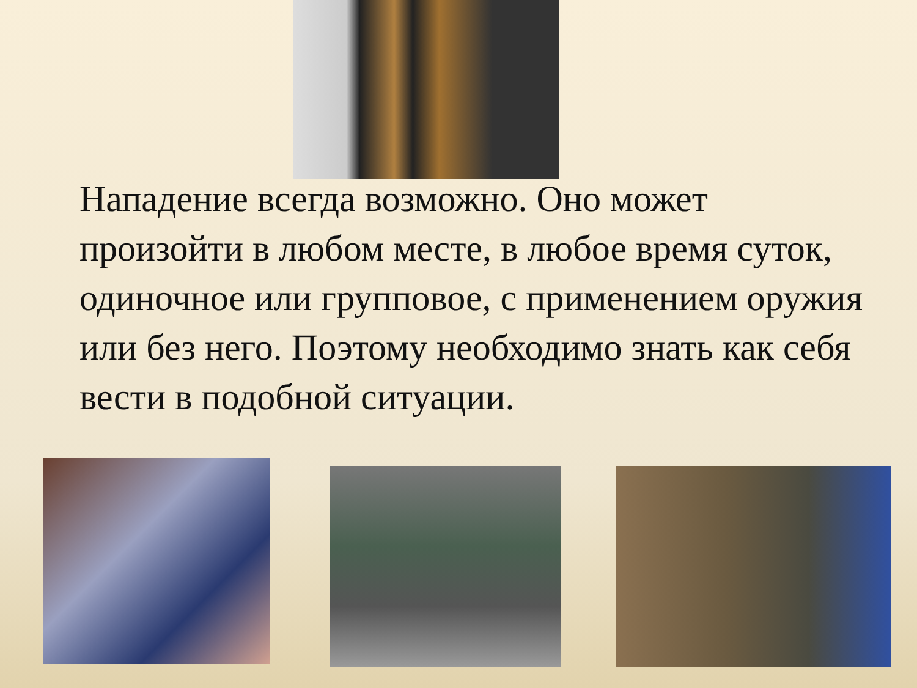Нападение всегда возможно. Оно может произойти в любом месте, в любое время суток, одиночное или групповое, с применением оружия или без него. Поэтому необходимо знать как себя вести в подобной ситуации.